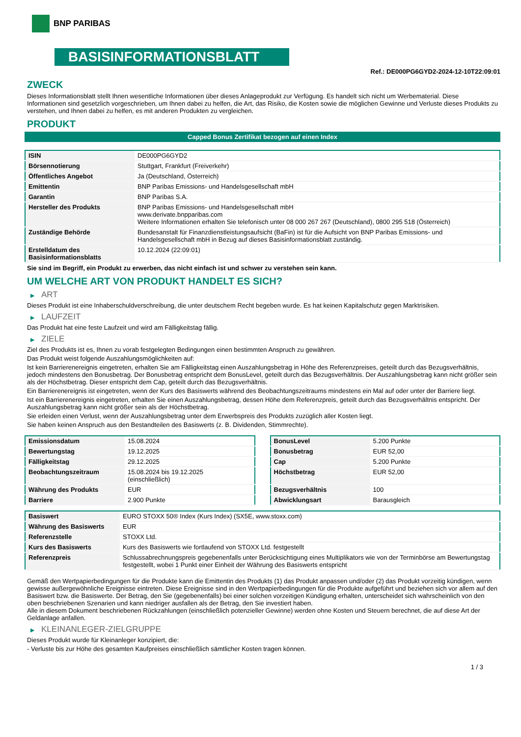BNP PARIBAS
BASISINFORMATIONSBLATT
Ref.: DE000PG6GYD2-2024-12-10T22:09:01
ZWECK
Dieses Informationsblatt stellt Ihnen wesentliche Informationen über dieses Anlageprodukt zur Verfügung. Es handelt sich nicht um Werbematerial. Diese Informationen sind gesetzlich vorgeschrieben, um Ihnen dabei zu helfen, die Art, das Risiko, die Kosten sowie die möglichen Gewinne und Verluste dieses Produkts zu verstehen, und Ihnen dabei zu helfen, es mit anderen Produkten zu vergleichen.
PRODUKT
Capped Bonus Zertifikat bezogen auf einen Index
| ISIN | DE000PG6GYD2 |
| Börsennotierung | Stuttgart, Frankfurt (Freiverkehr) |
| Öffentliches Angebot | Ja (Deutschland, Österreich) |
| Emittentin | BNP Paribas Emissions- und Handelsgesellschaft mbH |
| Garantin | BNP Paribas S.A. |
| Hersteller des Produkts | BNP Paribas Emissions- und Handelsgesellschaft mbH www.derivate.bnpparibas.com Weitere Informationen erhalten Sie telefonisch unter 08 000 267 267 (Deutschland), 0800 295 518 (Österreich) |
| Zuständige Behörde | Bundesanstalt für Finanzdienstleistungsaufsicht (BaFin) ist für die Aufsicht von BNP Paribas Emissions- und Handelsgesellschaft mbH in Bezug auf dieses Basisinformationsblatt zuständig. |
| Erstelldatum des Basisinformationsblatts | 10.12.2024 (22:09:01) |
Sie sind im Begriff, ein Produkt zu erwerben, das nicht einfach ist und schwer zu verstehen sein kann.
UM WELCHE ART VON PRODUKT HANDELT ES SICH?
▶ ART
Dieses Produkt ist eine Inhaberschuldverschreibung, die unter deutschem Recht begeben wurde. Es hat keinen Kapitalschutz gegen Marktrisiken.
▶ LAUFZEIT
Das Produkt hat eine feste Laufzeit und wird am Fälligkeitstag fällig.
▶ ZIELE
Ziel des Produkts ist es, Ihnen zu vorab festgelegten Bedingungen einen bestimmten Anspruch zu gewähren.
Das Produkt weist folgende Auszahlungsmöglichkeiten auf:
Ist kein Barrierenereignis eingetreten, erhalten Sie am Fälligkeitstag einen Auszahlungsbetrag in Höhe des Referenzpreises, geteilt durch das Bezugsverhältnis, jedoch mindestens den Bonusbetrag. Der Bonusbetrag entspricht dem BonusLevel, geteilt durch das Bezugsverhältnis. Der Auszahlungsbetrag kann nicht größer sein als der Höchstbetrag. Dieser entspricht dem Cap, geteilt durch das Bezugsverhältnis.
Ein Barrierenereignis ist eingetreten, wenn der Kurs des Basiswerts während des Beobachtungszeitraums mindestens ein Mal auf oder unter der Barriere liegt.
Ist ein Barrierenereignis eingetreten, erhalten Sie einen Auszahlungsbetrag, dessen Höhe dem Referenzpreis, geteilt durch das Bezugsverhältnis entspricht. Der Auszahlungsbetrag kann nicht größer sein als der Höchstbetrag.
Sie erleiden einen Verlust, wenn der Auszahlungsbetrag unter dem Erwerbspreis des Produkts zuzüglich aller Kosten liegt.
Sie haben keinen Anspruch aus den Bestandteilen des Basiswerts (z. B. Dividenden, Stimmrechte).
| Emissionsdatum | 15.08.2024 |
| Bewertungstag | 19.12.2025 |
| Fälligkeitstag | 29.12.2025 |
| Beobachtungszeitraum | 15.08.2024 bis 19.12.2025 (einschließlich) |
| Währung des Produkts | EUR |
| Barriere | 2.900 Punkte |
| BonusLevel | 5.200 Punkte |
| Bonusbetrag | EUR 52,00 |
| Cap | 5.200 Punkte |
| Höchstbetrag | EUR 52,00 |
| Bezugsverhältnis | 100 |
| Abwicklungsart | Barausgleich |
| Basiswert | EURO STOXX 50® Index (Kurs Index) (SX5E, www.stoxx.com) |
| Währung des Basiswerts | EUR |
| Referenzstelle | STOXX Ltd. |
| Kurs des Basiswerts | Kurs des Basiswerts wie fortlaufend von STOXX Ltd. festgestellt |
| Referenzpreis | Schlussabrechnungspreis gegebenenfalls unter Berücksichtigung eines Multiplikators wie von der Terminbörse am Bewertungstag festgestellt, wobei 1 Punkt einer Einheit der Währung des Basiswerts entspricht |
Gemäß den Wertpapierbedingungen für die Produkte kann die Emittentin des Produkts (1) das Produkt anpassen und/oder (2) das Produkt vorzeitig kündigen, wenn gewisse außergewöhnliche Ereignisse eintreten. Diese Ereignisse sind in den Wertpapierbedingungen für die Produkte aufgeführt und beziehen sich vor allem auf den Basiswert bzw. die Basiswerte. Der Betrag, den Sie (gegebenenfalls) bei einer solchen vorzeitigen Kündigung erhalten, unterscheidet sich wahrscheinlich von den oben beschriebenen Szenarien und kann niedriger ausfallen als der Betrag, den Sie investiert haben.
Alle in diesem Dokument beschriebenen Rückzahlungen (einschließlich potenzieller Gewinne) werden ohne Kosten und Steuern berechnet, die auf diese Art der Geldanlage anfallen.
▶ KLEINANLEGER-ZIELGRUPPE
Dieses Produkt wurde für Kleinanleger konzipiert, die:
- Verluste bis zur Höhe des gesamten Kaufpreises einschließlich sämtlicher Kosten tragen können.
1 / 3